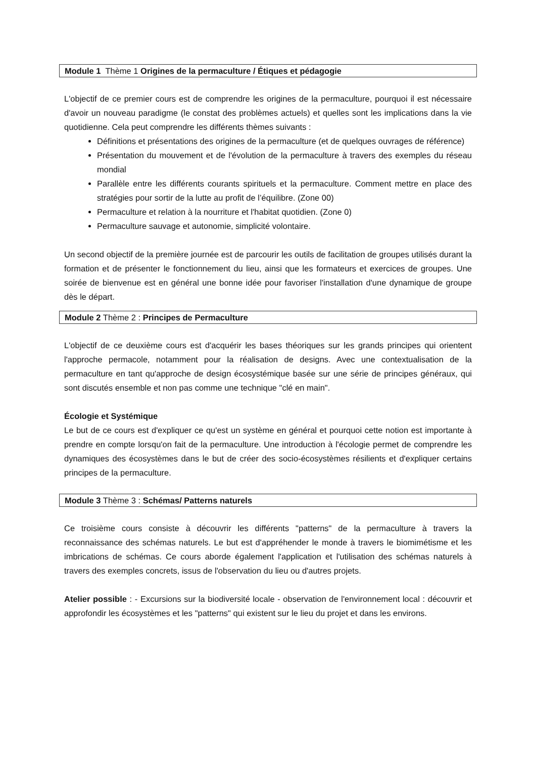Module 1 Thème 1 Origines de la permaculture / Étiques et pédagogie
L'objectif de ce premier cours est de comprendre les origines de la permaculture, pourquoi il est nécessaire d'avoir un nouveau paradigme (le constat des problèmes actuels) et quelles sont les implications dans la vie quotidienne. Cela peut comprendre les différents thèmes suivants :
Définitions et présentations des origines de la permaculture (et de quelques ouvrages de référence)
Présentation du mouvement et de l'évolution de la permaculture à travers des exemples du réseau mondial
Parallèle entre les différents courants spirituels et la permaculture. Comment mettre en place des stratégies pour sortir de la lutte au profit de l’équilibre. (Zone 00)
Permaculture et relation à la nourriture et l'habitat quotidien. (Zone 0)
Permaculture sauvage et autonomie, simplicité volontaire.
Un second objectif de la première journée est de parcourir les outils de facilitation de groupes utilisés durant la formation et de présenter le fonctionnement du lieu, ainsi que les formateurs et exercices de groupes. Une soirée de bienvenue est en général une bonne idée pour favoriser l'installation d'une dynamique de groupe dès le départ.
Module 2 Thème 2 : Principes de Permaculture
L'objectif de ce deuxième cours est d'acquérir les bases théoriques sur les grands principes qui orientent l'approche permacole, notamment pour la réalisation de designs. Avec une contextualisation de la permaculture en tant qu'approche de design écosystémique basée sur une série de principes généraux, qui sont discutés ensemble et non pas comme une technique "clé en main".
Écologie et Systémique
Le but de ce cours est d'expliquer ce qu'est un système en général et pourquoi cette notion est importante à prendre en compte lorsqu'on fait de la permaculture. Une introduction à l'écologie permet de comprendre les dynamiques des écosystèmes dans le but de créer des socio-écosystèmes résilients et d'expliquer certains principes de la permaculture.
Module 3 Thème 3 : Schémas/ Patterns naturels
Ce troisième cours consiste à découvrir les différents "patterns" de la permaculture à travers la reconnaissance des schémas naturels. Le but est d'appréhender le monde à travers le biomimétisme et les imbrications de schémas. Ce cours aborde également l'application et l'utilisation des schémas naturels à travers des exemples concrets, issus de l'observation du lieu ou d'autres projets.
Atelier possible : - Excursions sur la biodiversité locale - observation de l'environnement local : découvrir et approfondir les écosystèmes et les "patterns" qui existent sur le lieu du projet et dans les environs.